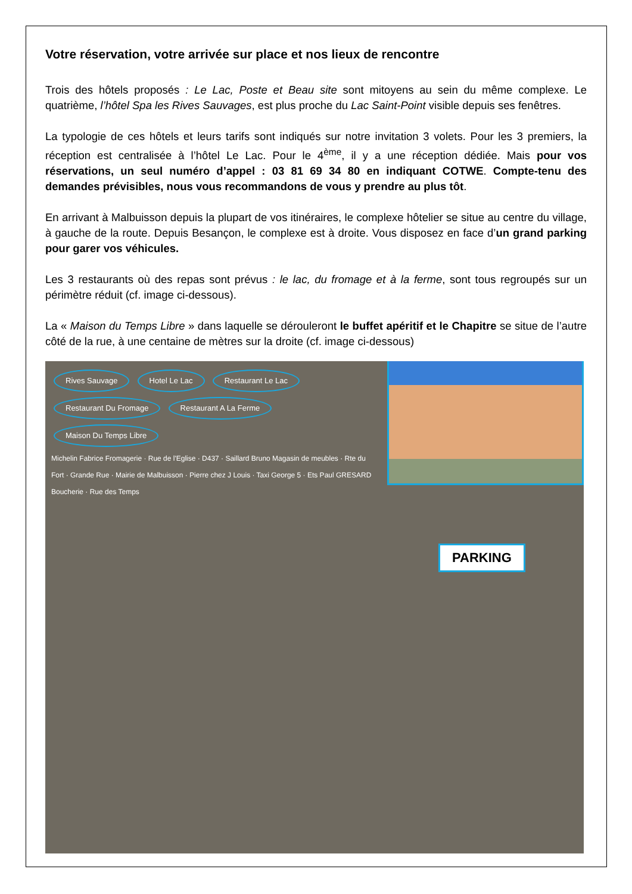Votre réservation, votre arrivée sur place et nos lieux de rencontre
Trois des hôtels proposés : Le Lac, Poste et Beau site sont mitoyens au sein du même complexe. Le quatrième, l’hôtel Spa les Rives Sauvages, est plus proche du Lac Saint-Point visible depuis ses fenêtres.
La typologie de ces hôtels et leurs tarifs sont indiqués sur notre invitation 3 volets. Pour les 3 premiers, la réception est centralisée à l’hôtel Le Lac. Pour le 4<sup>ème</sup>, il y a une réception dédiée. Mais pour vos réservations, un seul numéro d’appel : 03 81 69 34 80 en indiquant COTWE. Compte-tenu des demandes prévisibles, nous vous recommandons de vous y prendre au plus tôt.
En arrivant à Malbuisson depuis la plupart de vos itinéraires, le complexe hôtelier se situe au centre du village, à gauche de la route. Depuis Besançon, le complexe est à droite. Vous disposez en face d’un grand parking pour garer vos véhicules.
Les 3 restaurants où des repas sont prévus : le lac, du fromage et à la ferme, sont tous regroupés sur un périmètre réduit (cf. image ci-dessous).
La « Maison du Temps Libre » dans laquelle se dérouleront le buffet apéritif et le Chapitre se situe de l’autre côté de la rue, à une centaine de mètres sur la droite (cf. image ci-dessous)
Rives Sauvage Hotel Le Lac Restaurant Le Lac Restaurant Du Fromage Restaurant A La Ferme Maison Du Temps Libre
Michelin Fabrice Fromagerie · Rue de l'Eglise · D437 · Saillard Bruno Magasin de meubles · Rte du Fort · Grande Rue · Mairie de Malbuisson · Pierre chez J Louis · Taxi George 5 · Ets Paul GRESARD Boucherie · Rue des Temps
PARKING